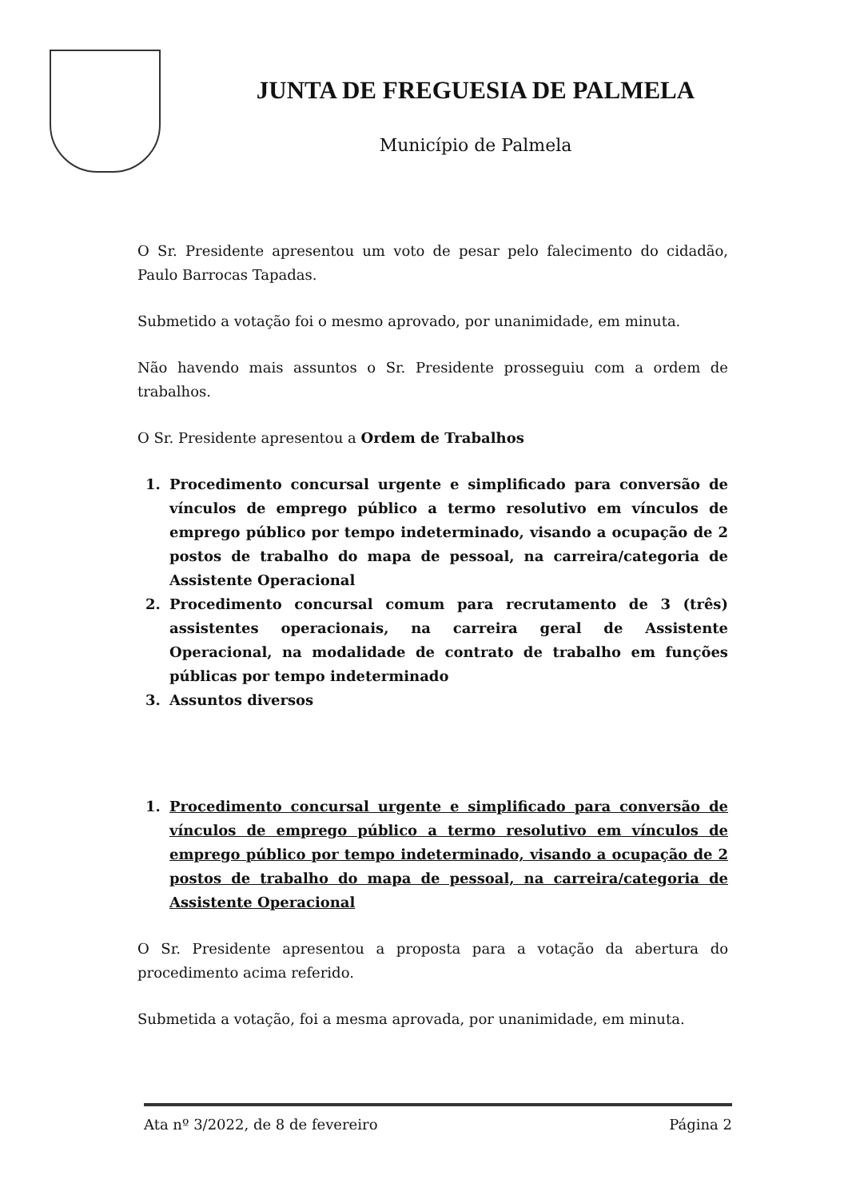JUNTA DE FREGUESIA DE PALMELA
Município de Palmela
O Sr. Presidente apresentou um voto de pesar pelo falecimento do cidadão, Paulo Barrocas Tapadas.
Submetido a votação foi o mesmo aprovado, por unanimidade, em minuta.
Não havendo mais assuntos o Sr. Presidente prosseguiu com a ordem de trabalhos.
O Sr. Presidente apresentou a Ordem de Trabalhos
1. Procedimento concursal urgente e simplificado para conversão de vínculos de emprego público a termo resolutivo em vínculos de emprego público por tempo indeterminado, visando a ocupação de 2 postos de trabalho do mapa de pessoal, na carreira/categoria de Assistente Operacional
2. Procedimento concursal comum para recrutamento de 3 (três) assistentes operacionais, na carreira geral de Assistente Operacional, na modalidade de contrato de trabalho em funções públicas por tempo indeterminado
3. Assuntos diversos
1. Procedimento concursal urgente e simplificado para conversão de vínculos de emprego público a termo resolutivo em vínculos de emprego público por tempo indeterminado, visando a ocupação de 2 postos de trabalho do mapa de pessoal, na carreira/categoria de Assistente Operacional
O Sr. Presidente apresentou a proposta para a votação da abertura do procedimento acima referido.
Submetida a votação, foi a mesma aprovada, por unanimidade, em minuta.
Ata nº 3/2022, de 8 de fevereiro Página 2